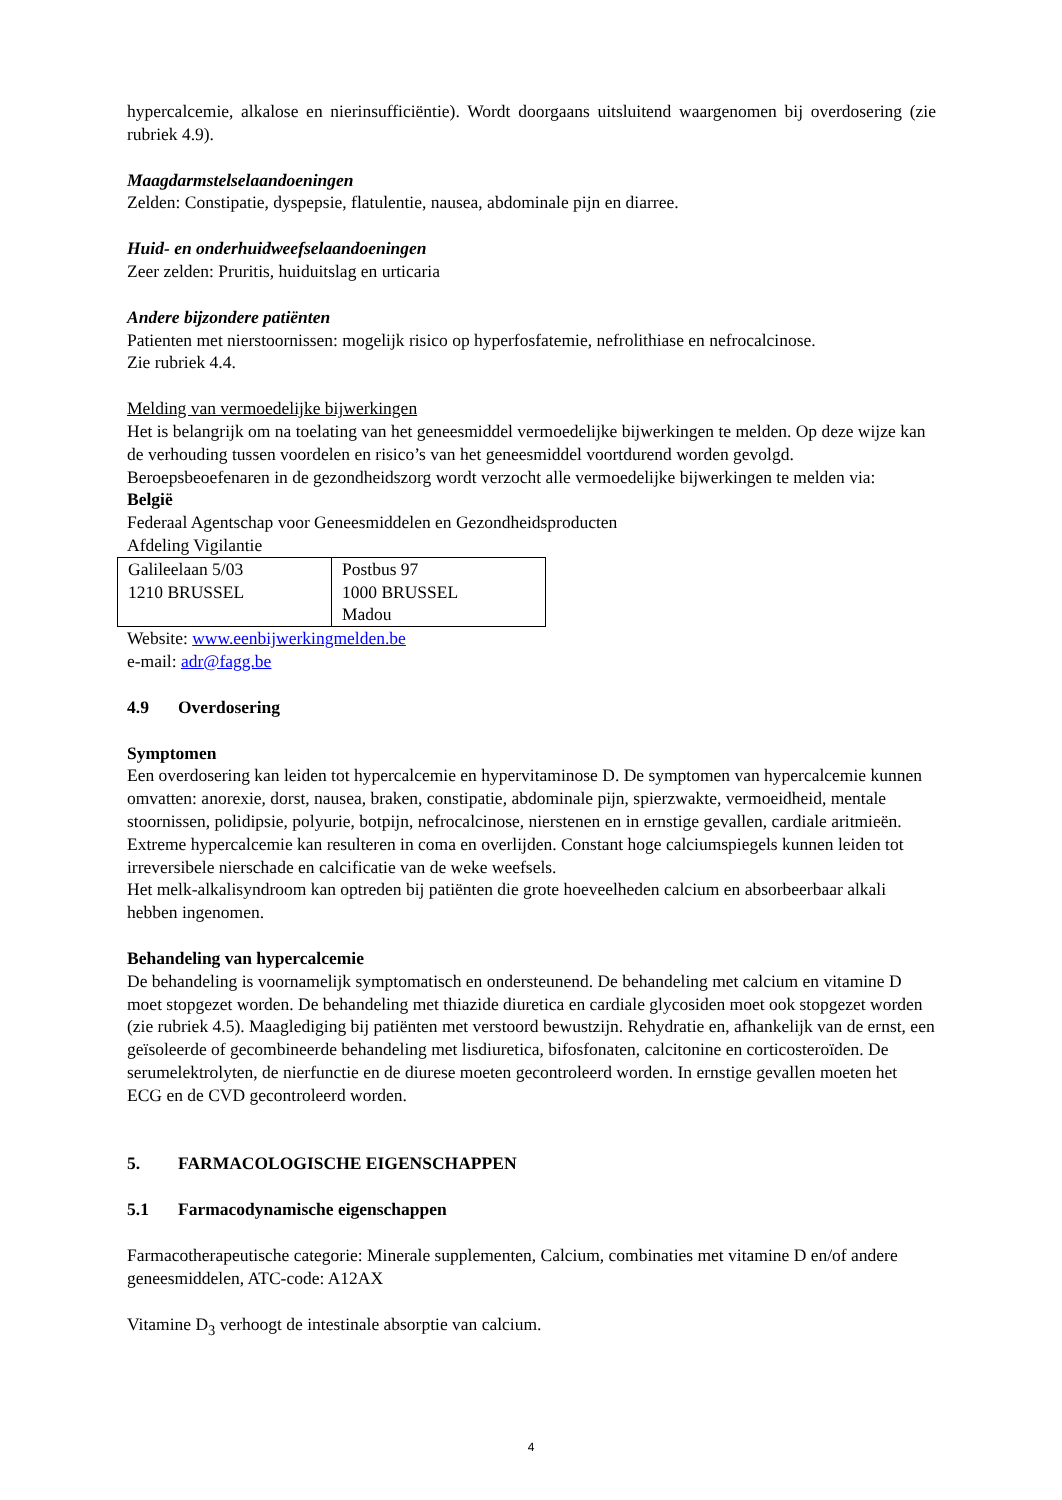hypercalcemie, alkalose en nierinsufficiëntie). Wordt doorgaans uitsluitend waargenomen bij overdosering (zie rubriek 4.9).
Maagdarmstelselaandoeningen
Zelden: Constipatie, dyspepsie, flatulentie, nausea, abdominale pijn en diarree.
Huid- en onderhuidweefselaandoeningen
Zeer zelden: Pruritis, huiduitslag en urticaria
Andere bijzondere patiënten
Patienten met nierstoornissen: mogelijk risico op hyperfosfatemie, nefrolithiase en nefrocalcinose.
Zie rubriek 4.4.
Melding van vermoedelijke bijwerkingen
Het is belangrijk om na toelating van het geneesmiddel vermoedelijke bijwerkingen te melden. Op deze wijze kan de verhouding tussen voordelen en risico’s van het geneesmiddel voortdurend worden gevolgd. Beroepsbeoefenaren in de gezondheidszorg wordt verzocht alle vermoedelijke bijwerkingen te melden via:
België
Federaal Agentschap voor Geneesmiddelen en Gezondheidsproducten
Afdeling Vigilantie
| Galileelaan 5/03 1210 BRUSSEL | Postbus 97 1000 BRUSSEL Madou |
Website: www.eenbijwerkingmelden.be
e-mail: adr@fagg.be
4.9 Overdosering
Symptomen
Een overdosering kan leiden tot hypercalcemie en hypervitaminose D. De symptomen van hypercalcemie kunnen omvatten: anorexie, dorst, nausea, braken, constipatie, abdominale pijn, spierzwakte, vermoeidheid, mentale stoornissen, polidipsie, polyurie, botpijn, nefrocalcinose, nierstenen en in ernstige gevallen, cardiale aritmieën. Extreme hypercalcemie kan resulteren in coma en overlijden. Constant hoge calciumspiegels kunnen leiden tot irreversibele nierschade en calcificatie van de weke weefsels.
Het melk-alkalisyndroom kan optreden bij patiënten die grote hoeveelheden calcium en absorbeerbaar alkali hebben ingenomen.
Behandeling van hypercalcemie
De behandeling is voornamelijk symptomatisch en ondersteunend. De behandeling met calcium en vitamine D moet stopgezet worden. De behandeling met thiazide diuretica en cardiale glycosiden moet ook stopgezet worden (zie rubriek 4.5). Maaglediging bij patiënten met verstoord bewustzijn. Rehydratie en, afhankelijk van de ernst, een geïsoleerde of gecombineerde behandeling met lisdiuretica, bifosfonaten, calcitonine en corticosteroïden. De serumelektrolyten, de nierfunctie en de diurese moeten gecontroleerd worden. In ernstige gevallen moeten het ECG en de CVD gecontroleerd worden.
5. FARMACOLOGISCHE EIGENSCHAPPEN
5.1 Farmacodynamische eigenschappen
Farmacotherapeutische categorie: Minerale supplementen, Calcium, combinaties met vitamine D en/of andere geneesmiddelen, ATC-code: A12AX
Vitamine D<sub>3</sub> verhoogt de intestinale absorptie van calcium.
4